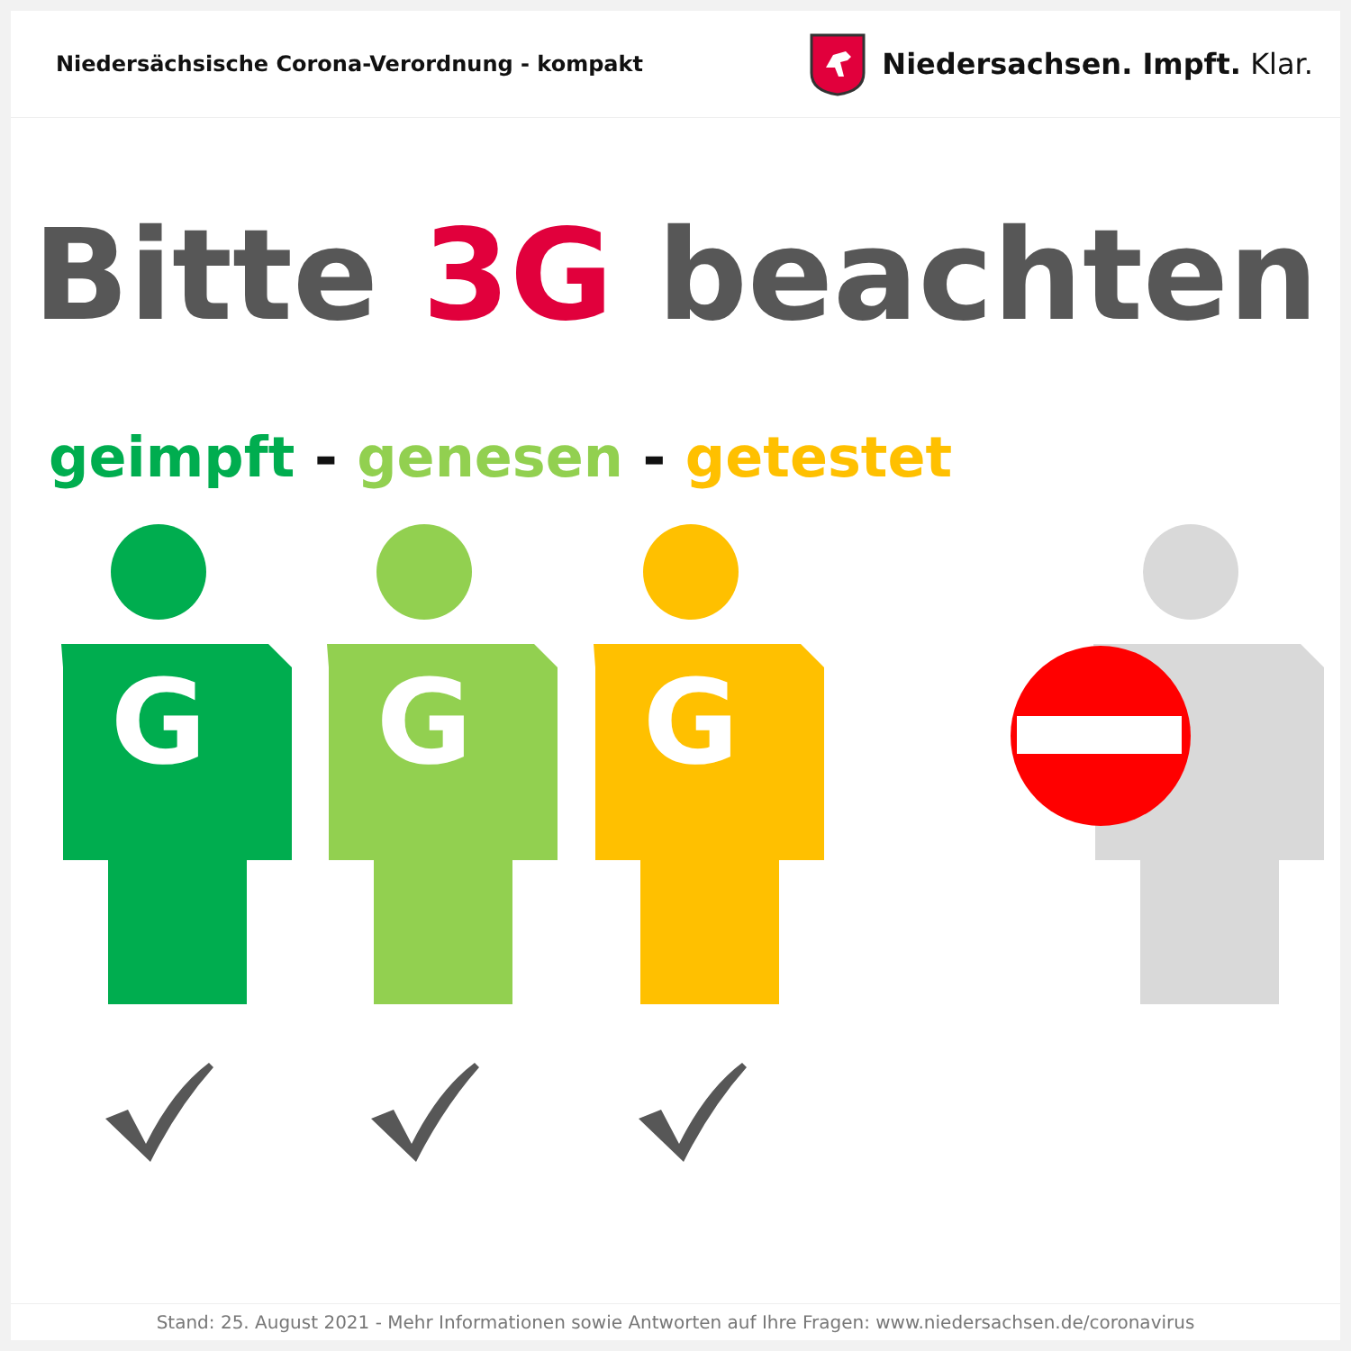Niedersächsische Corona-Verordnung - kompakt
Niedersachsen. Impft. Klar.
Bitte 3G beachten
geimpft - genesen - getestet
G
G
G
Stand: 25. August 2021 - Mehr Informationen sowie Antworten auf Ihre Fragen: www.niedersachsen.de/coronavirus